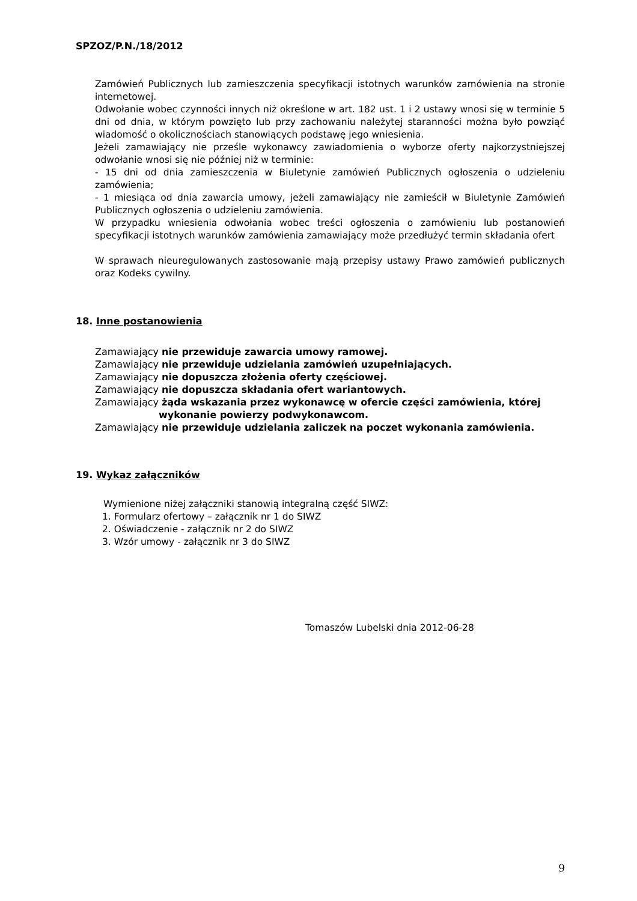SPZOZ/P.N./18/2012
Zamówień Publicznych lub zamieszczenia specyfikacji istotnych warunków zamówienia na stronie internetowej.
Odwołanie wobec czynności innych niż określone w art. 182 ust. 1 i 2 ustawy wnosi się w terminie 5 dni od dnia, w którym powzięto lub przy zachowaniu należytej staranności można było powziąć wiadomość o okolicznościach stanowiących podstawę jego wniesienia.
Jeżeli zamawiający nie prześle wykonawcy zawiadomienia o wyborze oferty najkorzystniejszej odwołanie wnosi się nie później niż w terminie:
- 15 dni od dnia zamieszczenia w Biuletynie zamówień Publicznych ogłoszenia o udzieleniu zamówienia;
- 1 miesiąca od dnia zawarcia umowy, jeżeli zamawiający nie zamieścił w Biuletynie Zamówień Publicznych ogłoszenia o udzieleniu zamówienia.
W przypadku wniesienia odwołania wobec treści ogłoszenia o zamówieniu lub postanowień specyfikacji istotnych warunków zamówienia zamawiający może przedłużyć termin składania ofert
W sprawach nieuregulowanych zastosowanie mają przepisy ustawy Prawo zamówień publicznych oraz Kodeks cywilny.
18. Inne postanowienia
Zamawiający nie przewiduje zawarcia umowy ramowej.
Zamawiający nie przewiduje udzielania zamówień uzupełniających.
Zamawiający nie dopuszcza złożenia oferty częściowej.
Zamawiający nie dopuszcza składania ofert wariantowych.
Zamawiający żąda wskazania przez wykonawcę w ofercie części zamówienia, której
wykonanie powierzy podwykonawcom.
Zamawiający nie przewiduje udzielania zaliczek na poczet wykonania zamówienia.
19. Wykaz załączników
Wymienione niżej załączniki stanowią integralną część SIWZ:
1. Formularz ofertowy – załącznik nr 1 do SIWZ
2. Oświadczenie - załącznik nr 2 do SIWZ
3. Wzór umowy - załącznik nr 3 do SIWZ
Tomaszów Lubelski dnia 2012-06-28
9